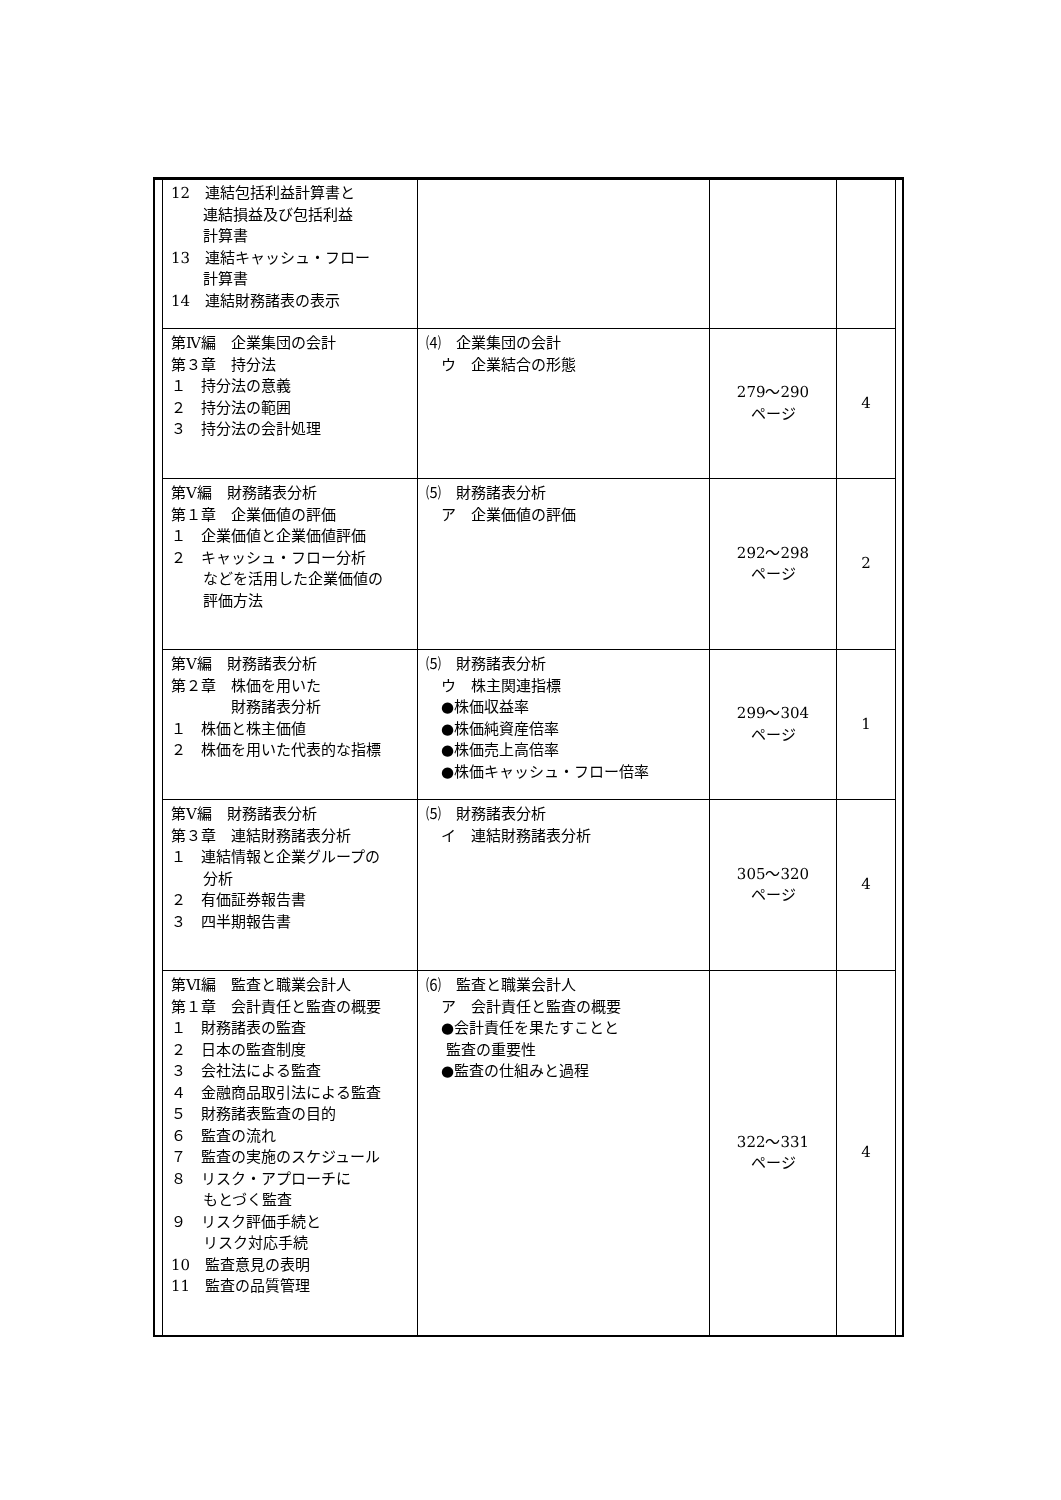| 12 連結包括利益計算書と 連結損益及び包括利益 計算書 13 連結キャッシュ・フロー 計算書 14 連結財務諸表の表示 | | | |
| 第Ⅳ編 企業集団の会計 第３章 持分法 １ 持分法の意義 ２ 持分法の範囲 ３ 持分法の会計処理 | ⑷ 企業集団の会計 ウ 企業結合の形態 | 279〜290 ページ | 4 |
| 第Ⅴ編 財務諸表分析 第１章 企業価値の評価 １ 企業価値と企業価値評価 ２ キャッシュ・フロー分析 などを活用した企業価値の 評価方法 | ⑸ 財務諸表分析 ア 企業価値の評価 | 292〜298 ページ | 2 |
| 第Ⅴ編 財務諸表分析 第２章 株価を用いた 財務諸表分析 １ 株価と株主価値 ２ 株価を用いた代表的な指標 | ⑸ 財務諸表分析 ウ 株主関連指標 ●株価収益率 ●株価純資産倍率 ●株価売上高倍率 ●株価キャッシュ・フロー倍率 | 299〜304 ページ | 1 |
| 第Ⅴ編 財務諸表分析 第３章 連結財務諸表分析 １ 連結情報と企業グループの 分析 ２ 有価証券報告書 ３ 四半期報告書 | ⑸ 財務諸表分析 イ 連結財務諸表分析 | 305〜320 ページ | 4 |
| 第Ⅵ編 監査と職業会計人 第１章 会計責任と監査の概要 １ 財務諸表の監査 ２ 日本の監査制度 ３ 会社法による監査 ４ 金融商品取引法による監査 ５ 財務諸表監査の目的 ６ 監査の流れ ７ 監査の実施のスケジュール ８ リスク・アプローチに もとづく監査 ９ リスク評価手続と リスク対応手続 10 監査意見の表明 11 監査の品質管理 | ⑹ 監査と職業会計人 ア 会計責任と監査の概要 ●会計責任を果たすことと 監査の重要性 ●監査の仕組みと過程 | 322〜331 ページ | 4 |